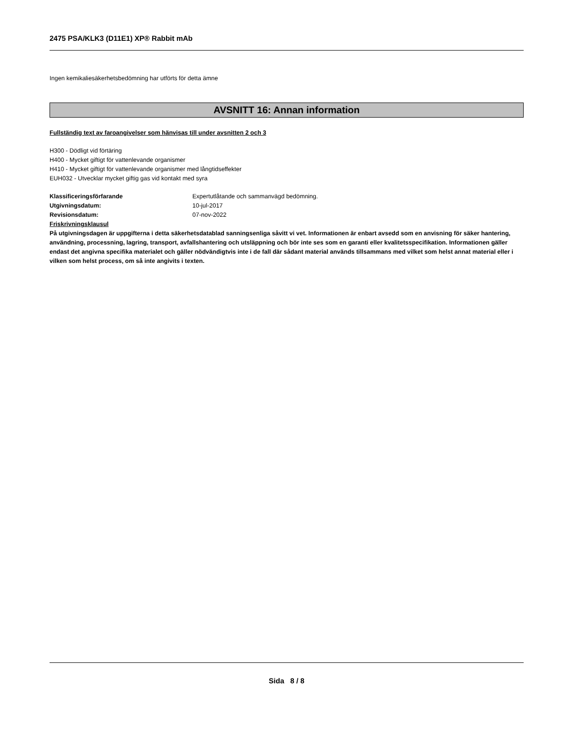2475 PSA/KLK3 (D11E1) XP® Rabbit mAb
Ingen kemikaliesäkerhetsbedömning har utförts för detta ämne
AVSNITT 16: Annan information
Fullständig text av faroangivelser som hänvisas till under avsnitten 2 och 3
H300 - Dödligt vid förtäring
H400 - Mycket giftigt för vattenlevande organismer
H410 - Mycket giftigt för vattenlevande organismer med långtidseffekter
EUH032 - Utvecklar mycket giftig gas vid kontakt med syra
| Klassificeringsförfarande | Expertutlåtande och sammanvägd bedömning. |
| Utgivningsdatum: | 10-jul-2017 |
| Revisionsdatum: | 07-nov-2022 |
Friskrivningsklausul
På utgivningsdagen är uppgifterna i detta säkerhetsdatablad sanningsenliga såvitt vi vet. Informationen är enbart avsedd som en anvisning för säker hantering, användning, processning, lagring, transport, avfallshantering och utsläppning och bör inte ses som en garanti eller kvalitetsspecifikation. Informationen gäller endast det angivna specifika materialet och gäller nödvändigtvis inte i de fall där sådant material används tillsammans med vilket som helst annat material eller i vilken som helst process, om så inte angivits i texten.
Sida 8 / 8